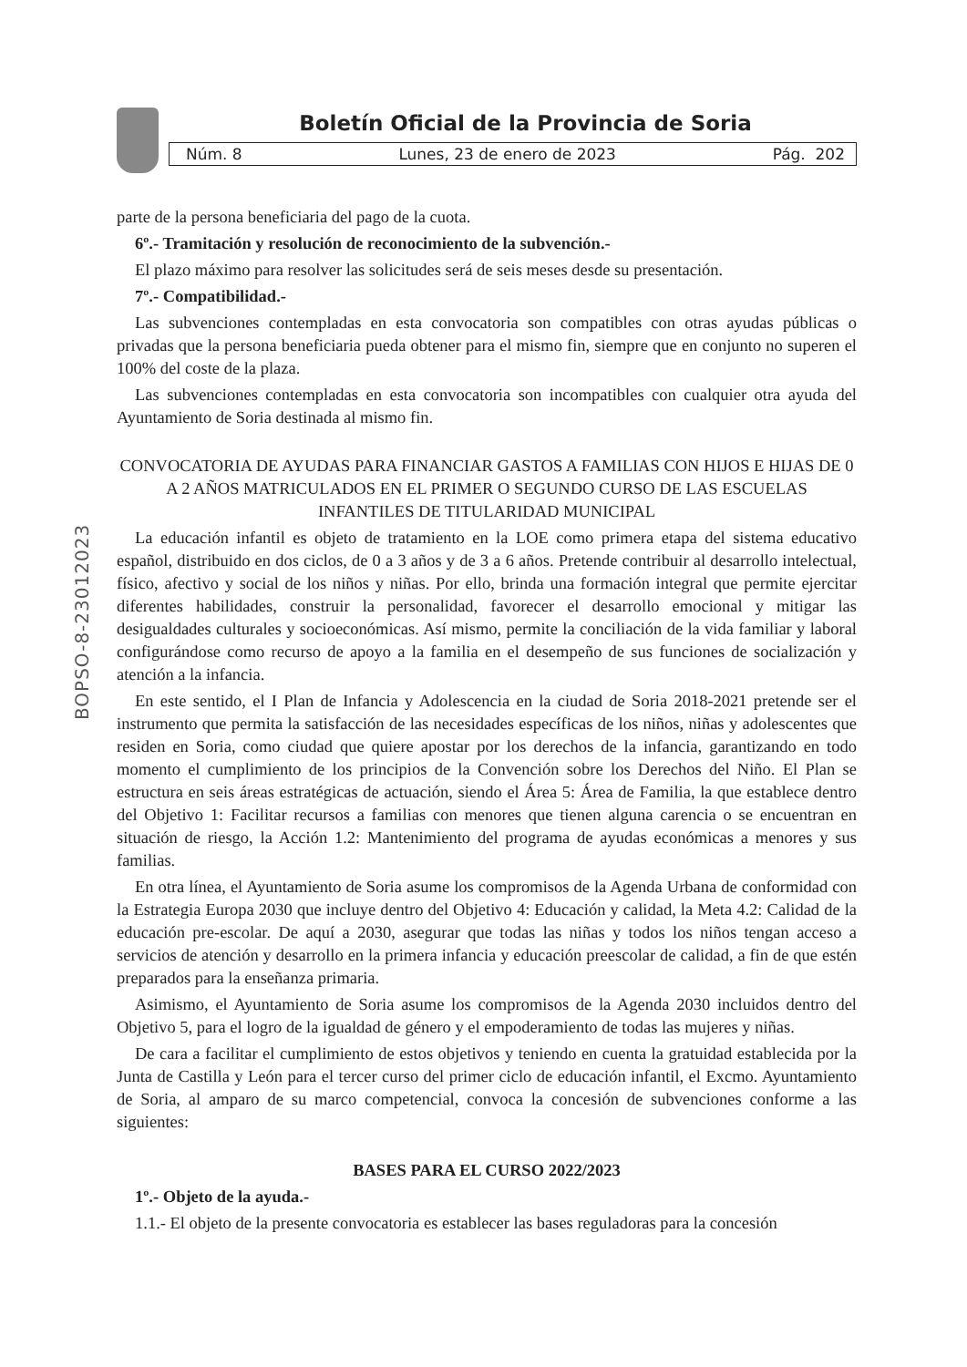Boletín Oficial de la Provincia de Soria
Núm. 8 Lunes, 23 de enero de 2023 Pág. 202
BOPSO-8-23012023
parte de la persona beneficiaria del pago de la cuota.
6º.- Tramitación y resolución de reconocimiento de la subvención.-
El plazo máximo para resolver las solicitudes será de seis meses desde su presentación.
7º.- Compatibilidad.-
Las subvenciones contempladas en esta convocatoria son compatibles con otras ayudas públicas o privadas que la persona beneficiaria pueda obtener para el mismo fin, siempre que en conjunto no superen el 100% del coste de la plaza.
Las subvenciones contempladas en esta convocatoria son incompatibles con cualquier otra ayuda del Ayuntamiento de Soria destinada al mismo fin.
CONVOCATORIA DE AYUDAS PARA FINANCIAR GASTOS A FAMILIAS CON HIJOS E HIJAS DE 0 A 2 AÑOS MATRICULADOS EN EL PRIMER O SEGUNDO CURSO DE LAS ESCUELAS INFANTILES DE TITULARIDAD MUNICIPAL
La educación infantil es objeto de tratamiento en la LOE como primera etapa del sistema educativo español, distribuido en dos ciclos, de 0 a 3 años y de 3 a 6 años. Pretende contribuir al desarrollo intelectual, físico, afectivo y social de los niños y niñas. Por ello, brinda una formación integral que permite ejercitar diferentes habilidades, construir la personalidad, favorecer el desarrollo emocional y mitigar las desigualdades culturales y socioeconómicas. Así mismo, permite la conciliación de la vida familiar y laboral configurándose como recurso de apoyo a la familia en el desempeño de sus funciones de socialización y atención a la infancia.
En este sentido, el I Plan de Infancia y Adolescencia en la ciudad de Soria 2018-2021 pretende ser el instrumento que permita la satisfacción de las necesidades específicas de los niños, niñas y adolescentes que residen en Soria, como ciudad que quiere apostar por los derechos de la infancia, garantizando en todo momento el cumplimiento de los principios de la Convención sobre los Derechos del Niño. El Plan se estructura en seis áreas estratégicas de actuación, siendo el Área 5: Área de Familia, la que establece dentro del Objetivo 1: Facilitar recursos a familias con menores que tienen alguna carencia o se encuentran en situación de riesgo, la Acción 1.2: Mantenimiento del programa de ayudas económicas a menores y sus familias.
En otra línea, el Ayuntamiento de Soria asume los compromisos de la Agenda Urbana de conformidad con la Estrategia Europa 2030 que incluye dentro del Objetivo 4: Educación y calidad, la Meta 4.2: Calidad de la educación pre-escolar. De aquí a 2030, asegurar que todas las niñas y todos los niños tengan acceso a servicios de atención y desarrollo en la primera infancia y educación preescolar de calidad, a fin de que estén preparados para la enseñanza primaria.
Asimismo, el Ayuntamiento de Soria asume los compromisos de la Agenda 2030 incluidos dentro del Objetivo 5, para el logro de la igualdad de género y el empoderamiento de todas las mujeres y niñas.
De cara a facilitar el cumplimiento de estos objetivos y teniendo en cuenta la gratuidad establecida por la Junta de Castilla y León para el tercer curso del primer ciclo de educación infantil, el Excmo. Ayuntamiento de Soria, al amparo de su marco competencial, convoca la concesión de subvenciones conforme a las siguientes:
BASES PARA EL CURSO 2022/2023
1º.- Objeto de la ayuda.-
1.1.- El objeto de la presente convocatoria es establecer las bases reguladoras para la concesión